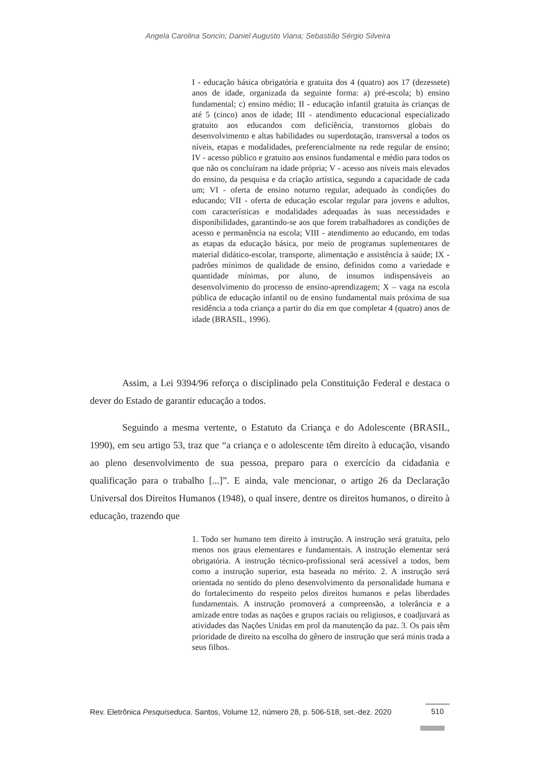Angela Carolina Soncin; Daniel Augusto Viana; Sebastião Sérgio Silveira
I - educação básica obrigatória e gratuita dos 4 (quatro) aos 17 (dezessete) anos de idade, organizada da seguinte forma: a) pré-escola; b) ensino fundamental; c) ensino médio; II - educação infantil gratuita às crianças de até 5 (cinco) anos de idade; III - atendimento educacional especializado gratuito aos educandos com deficiência, transtornos globais do desenvolvimento e altas habilidades ou superdotação, transversal a todos os níveis, etapas e modalidades, preferencialmente na rede regular de ensino; IV - acesso público e gratuito aos ensinos fundamental e médio para todos os que não os concluíram na idade própria; V - acesso aos níveis mais elevados do ensino, da pesquisa e da criação artística, segundo a capacidade de cada um; VI - oferta de ensino noturno regular, adequado às condições do educando; VII - oferta de educação escolar regular para jovens e adultos, com características e modalidades adequadas às suas necessidades e disponibilidades, garantindo-se aos que forem trabalhadores as condições de acesso e permanência na escola; VIII - atendimento ao educando, em todas as etapas da educação básica, por meio de programas suplementares de material didático-escolar, transporte, alimentação e assistência à saúde; IX - padrões mínimos de qualidade de ensino, definidos como a variedade e quantidade mínimas, por aluno, de insumos indispensáveis ao desenvolvimento do processo de ensino-aprendizagem; X – vaga na escola pública de educação infantil ou de ensino fundamental mais próxima de sua residência a toda criança a partir do dia em que completar 4 (quatro) anos de idade (BRASIL, 1996).
Assim, a Lei 9394/96 reforça o disciplinado pela Constituição Federal e destaca o dever do Estado de garantir educação a todos.
Seguindo a mesma vertente, o Estatuto da Criança e do Adolescente (BRASIL, 1990), em seu artigo 53, traz que “a criança e o adolescente têm direito à educação, visando ao pleno desenvolvimento de sua pessoa, preparo para o exercício da cidadania e qualificação para o trabalho [...]”. E ainda, vale mencionar, o artigo 26 da Declaração Universal dos Direitos Humanos (1948), o qual insere, dentre os direitos humanos, o direito à educação, trazendo que
1. Todo ser humano tem direito à instrução. A instrução será gratuita, pelo menos nos graus elementares e fundamentais. A instrução elementar será obrigatória. A instrução técnico-profissional será acessível a todos, bem como a instrução superior, esta baseada no mérito. 2. A instrução será orientada no sentido do pleno desenvolvimento da personalidade humana e do fortalecimento do respeito pelos direitos humanos e pelas liberdades fundamentais. A instrução promoverá a compreensão, a tolerância e a amizade entre todas as nações e grupos raciais ou religiosos, e coadjuvará as atividades das Nações Unidas em prol da manutenção da paz. 3. Os pais têm prioridade de direito na escolha do gênero de instrução que será minis trada a seus filhos.
Rev. Eletrônica Pesquiseduca. Santos, Volume 12, número 28, p. 506-518, set.-dez. 2020 510